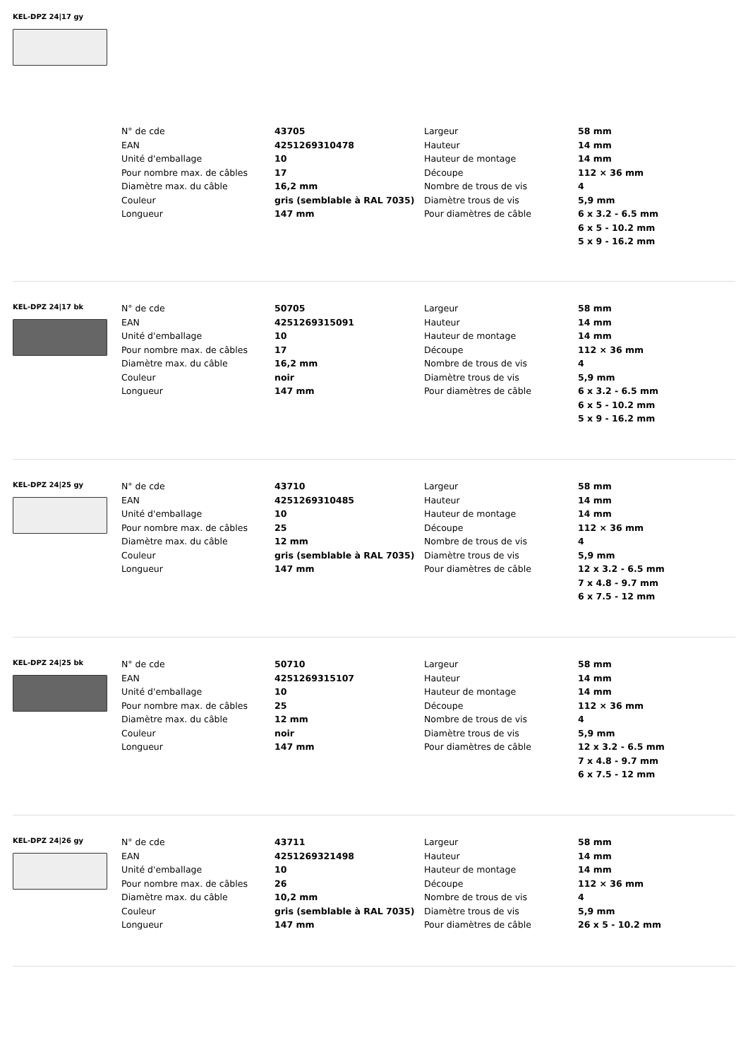KEL-DPZ 24|17 gy
| N° de cde | 43705 | Largeur | 58 mm |
| EAN | 4251269310478 | Hauteur | 14 mm |
| Unité d'emballage | 10 | Hauteur de montage | 14 mm |
| Pour nombre max. de câbles | 17 | Découpe | 112 × 36 mm |
| Diamètre max. du câble | 16,2 mm | Nombre de trous de vis | 4 |
| Couleur | gris (semblable à RAL 7035) | Diamètre trous de vis | 5,9 mm |
| Longueur | 147 mm | Pour diamètres de câble | 6 x 3.2 - 6.5 mm |
| | | | 6 x 5 - 10.2 mm |
| | | | 5 x 9 - 16.2 mm |
KEL-DPZ 24|17 bk
| N° de cde | 50705 | Largeur | 58 mm |
| EAN | 4251269315091 | Hauteur | 14 mm |
| Unité d'emballage | 10 | Hauteur de montage | 14 mm |
| Pour nombre max. de câbles | 17 | Découpe | 112 × 36 mm |
| Diamètre max. du câble | 16,2 mm | Nombre de trous de vis | 4 |
| Couleur | noir | Diamètre trous de vis | 5,9 mm |
| Longueur | 147 mm | Pour diamètres de câble | 6 x 3.2 - 6.5 mm |
| | | | 6 x 5 - 10.2 mm |
| | | | 5 x 9 - 16.2 mm |
KEL-DPZ 24|25 gy
| N° de cde | 43710 | Largeur | 58 mm |
| EAN | 4251269310485 | Hauteur | 14 mm |
| Unité d'emballage | 10 | Hauteur de montage | 14 mm |
| Pour nombre max. de câbles | 25 | Découpe | 112 × 36 mm |
| Diamètre max. du câble | 12 mm | Nombre de trous de vis | 4 |
| Couleur | gris (semblable à RAL 7035) | Diamètre trous de vis | 5,9 mm |
| Longueur | 147 mm | Pour diamètres de câble | 12 x 3.2 - 6.5 mm |
| | | | 7 x 4.8 - 9.7 mm |
| | | | 6 x 7.5 - 12 mm |
KEL-DPZ 24|25 bk
| N° de cde | 50710 | Largeur | 58 mm |
| EAN | 4251269315107 | Hauteur | 14 mm |
| Unité d'emballage | 10 | Hauteur de montage | 14 mm |
| Pour nombre max. de câbles | 25 | Découpe | 112 × 36 mm |
| Diamètre max. du câble | 12 mm | Nombre de trous de vis | 4 |
| Couleur | noir | Diamètre trous de vis | 5,9 mm |
| Longueur | 147 mm | Pour diamètres de câble | 12 x 3.2 - 6.5 mm |
| | | | 7 x 4.8 - 9.7 mm |
| | | | 6 x 7.5 - 12 mm |
KEL-DPZ 24|26 gy
| N° de cde | 43711 | Largeur | 58 mm |
| EAN | 4251269321498 | Hauteur | 14 mm |
| Unité d'emballage | 10 | Hauteur de montage | 14 mm |
| Pour nombre max. de câbles | 26 | Découpe | 112 × 36 mm |
| Diamètre max. du câble | 10,2 mm | Nombre de trous de vis | 4 |
| Couleur | gris (semblable à RAL 7035) | Diamètre trous de vis | 5,9 mm |
| Longueur | 147 mm | Pour diamètres de câble | 26 x 5 - 10.2 mm |